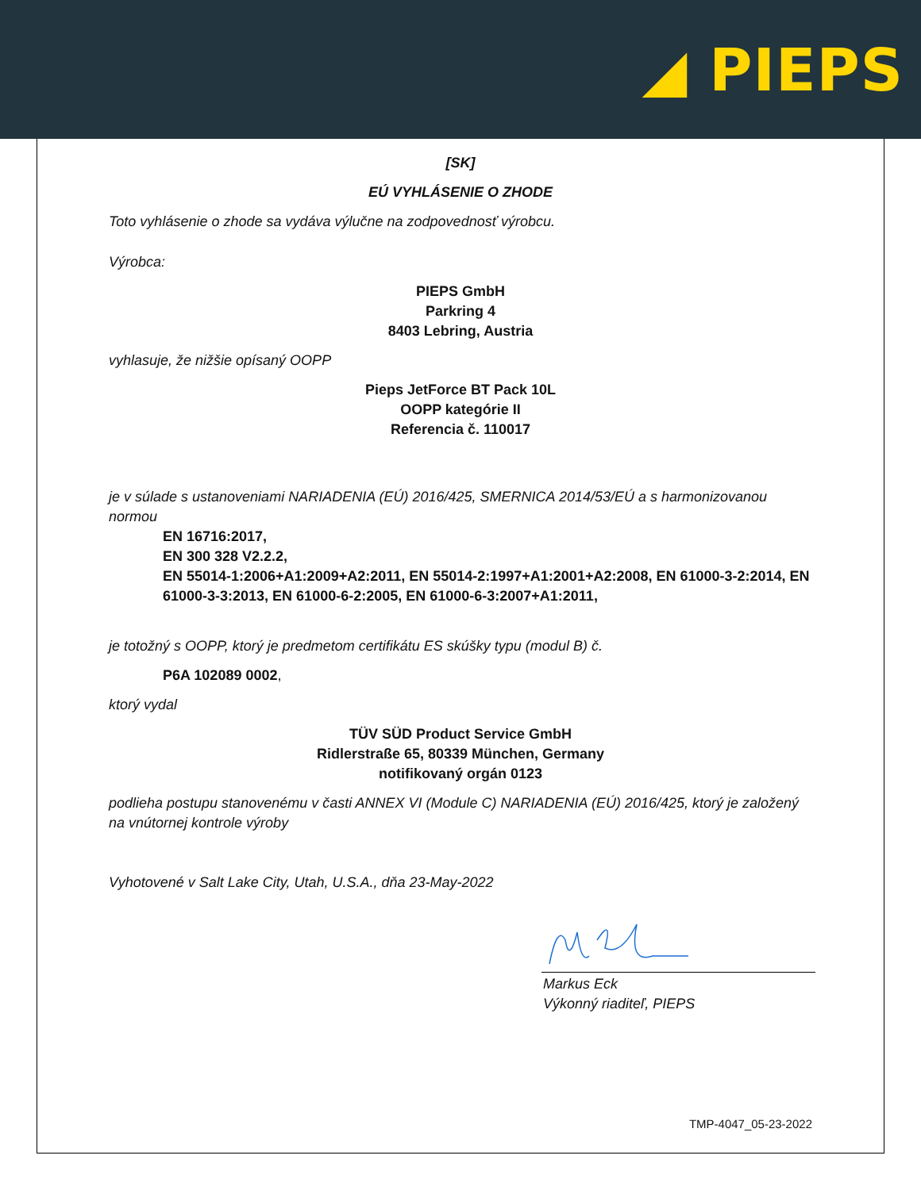◢ PIEPS
[SK]
EÚ VYHLÁSENIE O ZHODE
Toto vyhlásenie o zhode sa vydáva výlučne na zodpovednosť výrobcu.
Výrobca:
PIEPS GmbH
Parkring 4
8403 Lebring, Austria
vyhlasuje, že nižšie opísaný OOPP
Pieps JetForce BT Pack 10L
OOPP kategórie II
Referencia č. 110017
je v súlade s ustanoveniami NARIADENIA (EÚ) 2016/425, SMERNICA 2014/53/EÚ a s harmonizovanou normou
EN 16716:2017,
EN 300 328 V2.2.2,
EN 55014-1:2006+A1:2009+A2:2011, EN 55014-2:1997+A1:2001+A2:2008, EN 61000-3-2:2014, EN 61000-3-3:2013, EN 61000-6-2:2005, EN 61000-6-3:2007+A1:2011,
je totožný s OOPP, ktorý je predmetom certifikátu ES skúšky typu (modul B) č.
P6A 102089 0002,
ktorý vydal
TÜV SÜD Product Service GmbH
Ridlerstraße 65, 80339 München, Germany
notifikovaný orgán 0123
podlieha postupu stanovenému v časti ANNEX VI (Module C) NARIADENIA (EÚ) 2016/425, ktorý je založený na vnútornej kontrole výroby
Vyhotovené v Salt Lake City, Utah, U.S.A., dňa 23-May-2022
Markus Eck
Výkonný riaditeľ, PIEPS
TMP-4047_05-23-2022